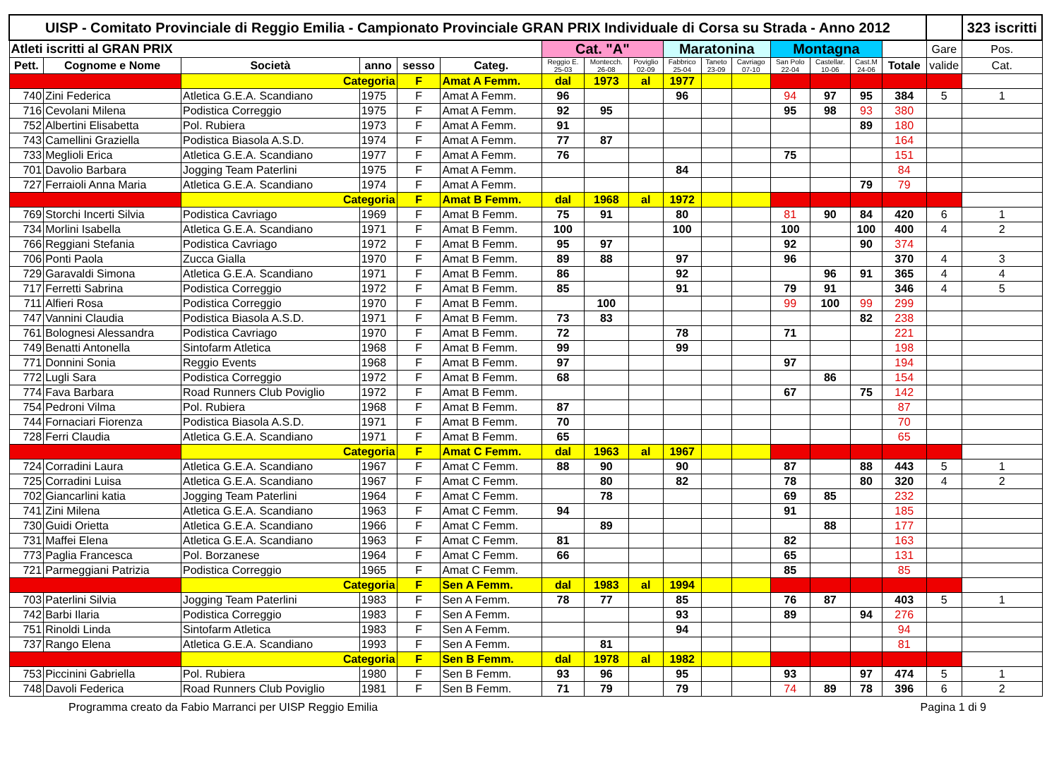| UISP - Comitato Provinciale di Reggio Emilia - Campionato Provinciale GRAN PRIX Individuale di Corsa su Strada - Anno 2012 | | | | | | | | | | | | | | | | | 323 iscritti |
| Atleti iscritti al GRAN PRIX | | | | | | Cat. "A" | | | Maratonina | | | Montagna | | | | Gare | Pos. |
| Pett. | Cognome e Nome | Società | anno | sesso | Categ. | Reggio E. 25-03 | Montecch. 26-08 | Poviglio 02-09 | Fabbrico 25-04 | Taneto 23-09 | Cavriago 07-10 | San Polo 22-04 | Castellar. 10-06 | Cast.M 24-06 | Totale | valide | Cat. |
| | | Categoria | | F | Amat A Femm. | dal | 1973 | al | 1977 | | | | | | | | |
| 740 | Zini Federica | Atletica G.E.A. Scandiano | 1975 | F | Amat A Femm. | 96 | | | 96 | | | 94 | 97 | 95 | 384 | 5 | 1 |
| 716 | Cevolani Milena | Podistica Correggio | 1975 | F | Amat A Femm. | 92 | 95 | | | | | 95 | 98 | 93 | 380 | | |
| 752 | Albertini Elisabetta | Pol. Rubiera | 1973 | F | Amat A Femm. | 91 | | | | | | | | 89 | 180 | | |
| 743 | Camellini Graziella | Podistica Biasola A.S.D. | 1974 | F | Amat A Femm. | 77 | 87 | | | | | | | | 164 | | |
| 733 | Meglioli Erica | Atletica G.E.A. Scandiano | 1977 | F | Amat A Femm. | 76 | | | | | | 75 | | | 151 | | |
| 701 | Davolio Barbara | Jogging Team Paterlini | 1975 | F | Amat A Femm. | | | | 84 | | | | | | 84 | | |
| 727 | Ferraioli Anna Maria | Atletica G.E.A. Scandiano | 1974 | F | Amat A Femm. | | | | | | | | | 79 | 79 | | |
| | | Categoria | | F | Amat B Femm. | dal | 1968 | al | 1972 | | | | | | | | |
| 769 | Storchi Incerti Silvia | Podistica Cavriago | 1969 | F | Amat B Femm. | 75 | 91 | | 80 | | | 81 | 90 | 84 | 420 | 6 | 1 |
| 734 | Morlini Isabella | Atletica G.E.A. Scandiano | 1971 | F | Amat B Femm. | 100 | | | 100 | | | 100 | | 100 | 400 | 4 | 2 |
| 766 | Reggiani Stefania | Podistica Cavriago | 1972 | F | Amat B Femm. | 95 | 97 | | | | | 92 | | 90 | 374 | | |
| 706 | Ponti Paola | Zucca Gialla | 1970 | F | Amat B Femm. | 89 | 88 | | 97 | | | 96 | | | 370 | 4 | 3 |
| 729 | Garavaldi Simona | Atletica G.E.A. Scandiano | 1971 | F | Amat B Femm. | 86 | | | 92 | | | | 96 | 91 | 365 | 4 | 4 |
| 717 | Ferretti Sabrina | Podistica Correggio | 1972 | F | Amat B Femm. | 85 | | | 91 | | | 79 | 91 | | 346 | 4 | 5 |
| 711 | Alfieri Rosa | Podistica Correggio | 1970 | F | Amat B Femm. | | 100 | | | | | 99 | 100 | 99 | 299 | | |
| 747 | Vannini Claudia | Podistica Biasola A.S.D. | 1971 | F | Amat B Femm. | 73 | 83 | | | | | | | 82 | 238 | | |
| 761 | Bolognesi Alessandra | Podistica Cavriago | 1970 | F | Amat B Femm. | 72 | | | 78 | | | 71 | | | 221 | | |
| 749 | Benatti Antonella | Sintofarm Atletica | 1968 | F | Amat B Femm. | 99 | | | 99 | | | | | | 198 | | |
| 771 | Donnini Sonia | Reggio Events | 1968 | F | Amat B Femm. | 97 | | | | | | 97 | | | 194 | | |
| 772 | Lugli Sara | Podistica Correggio | 1972 | F | Amat B Femm. | 68 | | | | | | | 86 | | 154 | | |
| 774 | Fava Barbara | Road Runners Club Poviglio | 1972 | F | Amat B Femm. | | | | | | | 67 | | 75 | 142 | | |
| 754 | Pedroni Vilma | Pol. Rubiera | 1968 | F | Amat B Femm. | 87 | | | | | | | | | 87 | | |
| 744 | Fornaciari Fiorenza | Podistica Biasola A.S.D. | 1971 | F | Amat B Femm. | 70 | | | | | | | | | 70 | | |
| 728 | Ferri Claudia | Atletica G.E.A. Scandiano | 1971 | F | Amat B Femm. | 65 | | | | | | | | | 65 | | |
| | | Categoria | | F | Amat C Femm. | dal | 1963 | al | 1967 | | | | | | | | |
| 724 | Corradini Laura | Atletica G.E.A. Scandiano | 1967 | F | Amat C Femm. | 88 | 90 | | 90 | | | 87 | | 88 | 443 | 5 | 1 |
| 725 | Corradini Luisa | Atletica G.E.A. Scandiano | 1967 | F | Amat C Femm. | | 80 | | 82 | | | 78 | | 80 | 320 | 4 | 2 |
| 702 | Giancarlini katia | Jogging Team Paterlini | 1964 | F | Amat C Femm. | | 78 | | | | | 69 | 85 | | 232 | | |
| 741 | Zini Milena | Atletica G.E.A. Scandiano | 1963 | F | Amat C Femm. | 94 | | | | | | 91 | | | 185 | | |
| 730 | Guidi Orietta | Atletica G.E.A. Scandiano | 1966 | F | Amat C Femm. | | 89 | | | | | | 88 | | 177 | | |
| 731 | Maffei Elena | Atletica G.E.A. Scandiano | 1963 | F | Amat C Femm. | 81 | | | | | | 82 | | | 163 | | |
| 773 | Paglia Francesca | Pol. Borzanese | 1964 | F | Amat C Femm. | 66 | | | | | | 65 | | | 131 | | |
| 721 | Parmeggiani Patrizia | Podistica Correggio | 1965 | F | Amat C Femm. | | | | | | | 85 | | | 85 | | |
| | | Categoria | | F | Sen A Femm. | dal | 1983 | al | 1994 | | | | | | | | |
| 703 | Paterlini Silvia | Jogging Team Paterlini | 1983 | F | Sen A Femm. | 78 | 77 | | 85 | | | 76 | 87 | | 403 | 5 | 1 |
| 742 | Barbi Ilaria | Podistica Correggio | 1983 | F | Sen A Femm. | | | | 93 | | | 89 | | 94 | 276 | | |
| 751 | Rinoldi Linda | Sintofarm Atletica | 1983 | F | Sen A Femm. | | | | 94 | | | | | | 94 | | |
| 737 | Rango Elena | Atletica G.E.A. Scandiano | 1993 | F | Sen A Femm. | | 81 | | | | | | | | 81 | | |
| | | Categoria | | F | Sen B Femm. | dal | 1978 | al | 1982 | | | | | | | | |
| 753 | Piccinini Gabriella | Pol. Rubiera | 1980 | F | Sen B Femm. | 93 | 96 | | 95 | | | 93 | | 97 | 474 | 5 | 1 |
| 748 | Davoli Federica | Road Runners Club Poviglio | 1981 | F | Sen B Femm. | 71 | 79 | | 79 | | | 74 | 89 | 78 | 396 | 6 | 2 |
Programma creato da Fabio Marranci per UISP Reggio Emilia Pagina 1 di 9